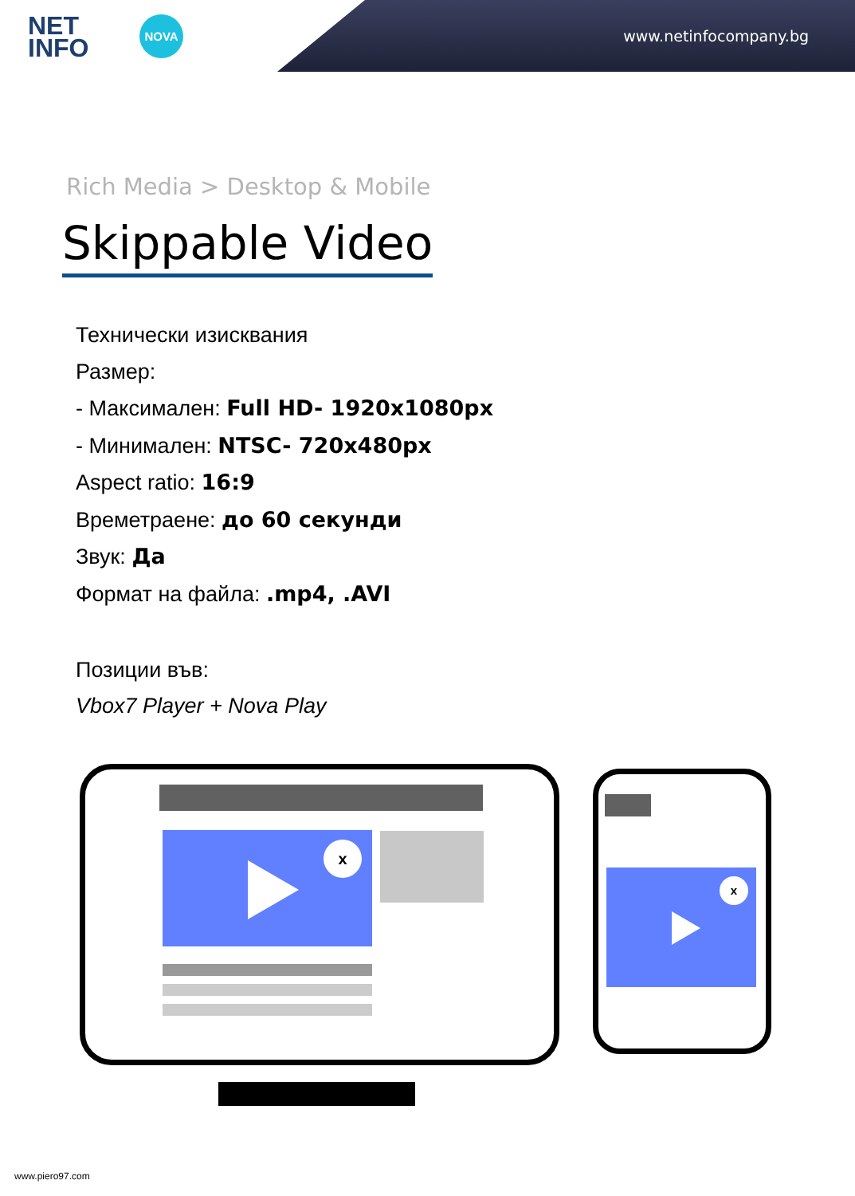NET
INFO
NOVA
www.netinfocompany.bg
Rich Media > Desktop & Mobile
Skippable Video
Технически изисквания
Размер:
- Максимален: Full HD- 1920x1080px
- Минимален: NTSC- 720x480px
Aspect ratio: 16:9
Времетраене: до 60 секунди
Звук: Да
Формат на файла: .mp4, .AVI
Позиции във:
Vbox7 Player + Nova Play
x
x
www.piero97.com